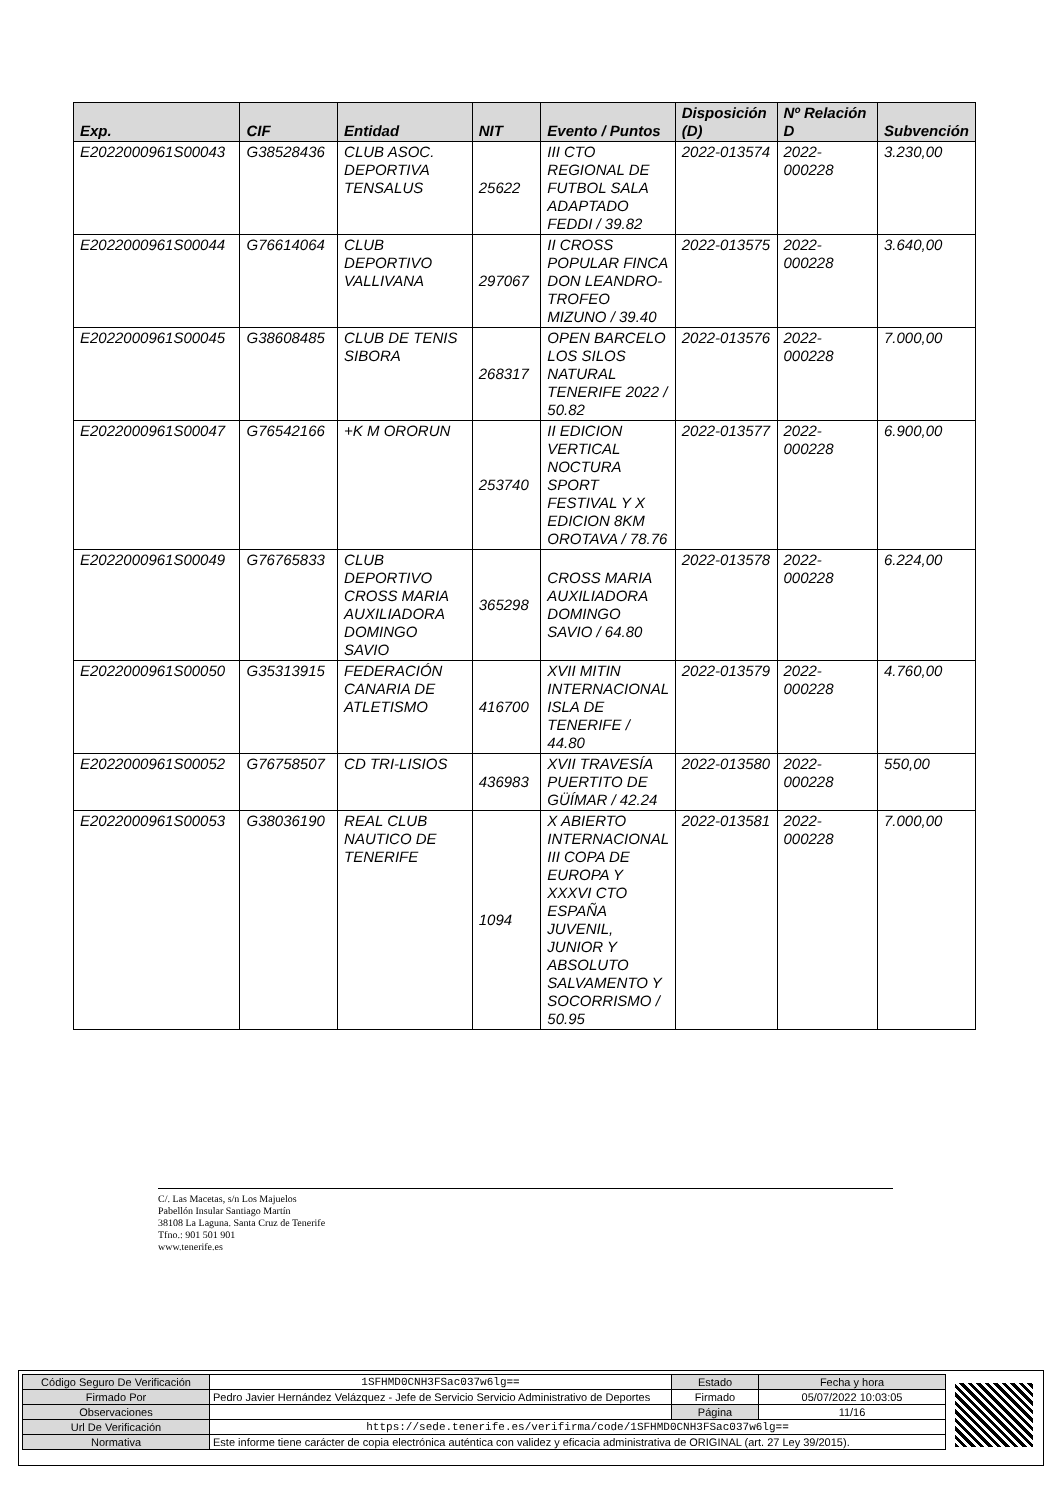| Exp. | CIF | Entidad | NIT | Evento / Puntos | Disposición (D) | Nº Relación D | Subvención |
| --- | --- | --- | --- | --- | --- | --- | --- |
| E2022000961S00043 | G38528436 | CLUB ASOC. DEPORTIVA TENSALUS | 25622 | III CTO REGIONAL DE FUTBOL SALA ADAPTADO FEDDI / 39.82 | 2022-013574 | 2022-000228 | 3.230,00 |
| E2022000961S00044 | G76614064 | CLUB DEPORTIVO VALLIVANA | 297067 | II CROSS POPULAR FINCA DON LEANDRO-TROFEO MIZUNO / 39.40 | 2022-013575 | 2022-000228 | 3.640,00 |
| E2022000961S00045 | G38608485 | CLUB DE TENIS SIBORA | 268317 | OPEN BARCELO LOS SILOS NATURAL TENERIFE 2022 / 50.82 | 2022-013576 | 2022-000228 | 7.000,00 |
| E2022000961S00047 | G76542166 | +K M ORORUN | 253740 | II EDICION VERTICAL NOCTURA SPORT FESTIVAL Y X EDICION 8KM OROTAVA / 78.76 | 2022-013577 | 2022-000228 | 6.900,00 |
| E2022000961S00049 | G76765833 | CLUB DEPORTIVO CROSS MARIA AUXILIADORA DOMINGO SAVIO | 365298 | CROSS MARIA AUXILIADORA DOMINGO SAVIO / 64.80 | 2022-013578 | 2022-000228 | 6.224,00 |
| E2022000961S00050 | G35313915 | FEDERACIÓN CANARIA DE ATLETISMO | 416700 | XVII MITIN INTERNACIONAL ISLA DE TENERIFE / 44.80 | 2022-013579 | 2022-000228 | 4.760,00 |
| E2022000961S00052 | G76758507 | CD TRI-LISIOS | 436983 | XVII TRAVESÍA PUERTITO DE GÜÍMAR / 42.24 | 2022-013580 | 2022-000228 | 550,00 |
| E2022000961S00053 | G38036190 | REAL CLUB NAUTICO DE TENERIFE | 1094 | X ABIERTO INTERNACIONAL III COPA DE EUROPA Y XXXVI CTO ESPAÑA JUVENIL, JUNIOR Y ABSOLUTO SALVAMENTO Y SOCORRISMO / 50.95 | 2022-013581 | 2022-000228 | 7.000,00 |
C/. Las Macetas, s/n Los Majuelos
Pabellón Insular Santiago Martín
38108 La Laguna. Santa Cruz de Tenerife
Tfno.: 901 501 901
www.tenerife.es
| Código Seguro De Verificación | 1SFHMD0CNH3FSac037w6lg== | Estado | Fecha y hora |
| Firmado Por | Pedro Javier Hernández Velázquez - Jefe de Servicio Servicio Administrativo de Deportes | Firmado | 05/07/2022 10:03:05 |
| Observaciones | | Página | 11/16 |
| Url De Verificación | https://sede.tenerife.es/verifirma/code/1SFHMD0CNH3FSac037w6lg== | | |
| Normativa | Este informe tiene carácter de copia electrónica auténtica con validez y eficacia administrativa de ORIGINAL (art. 27 Ley 39/2015). | | |